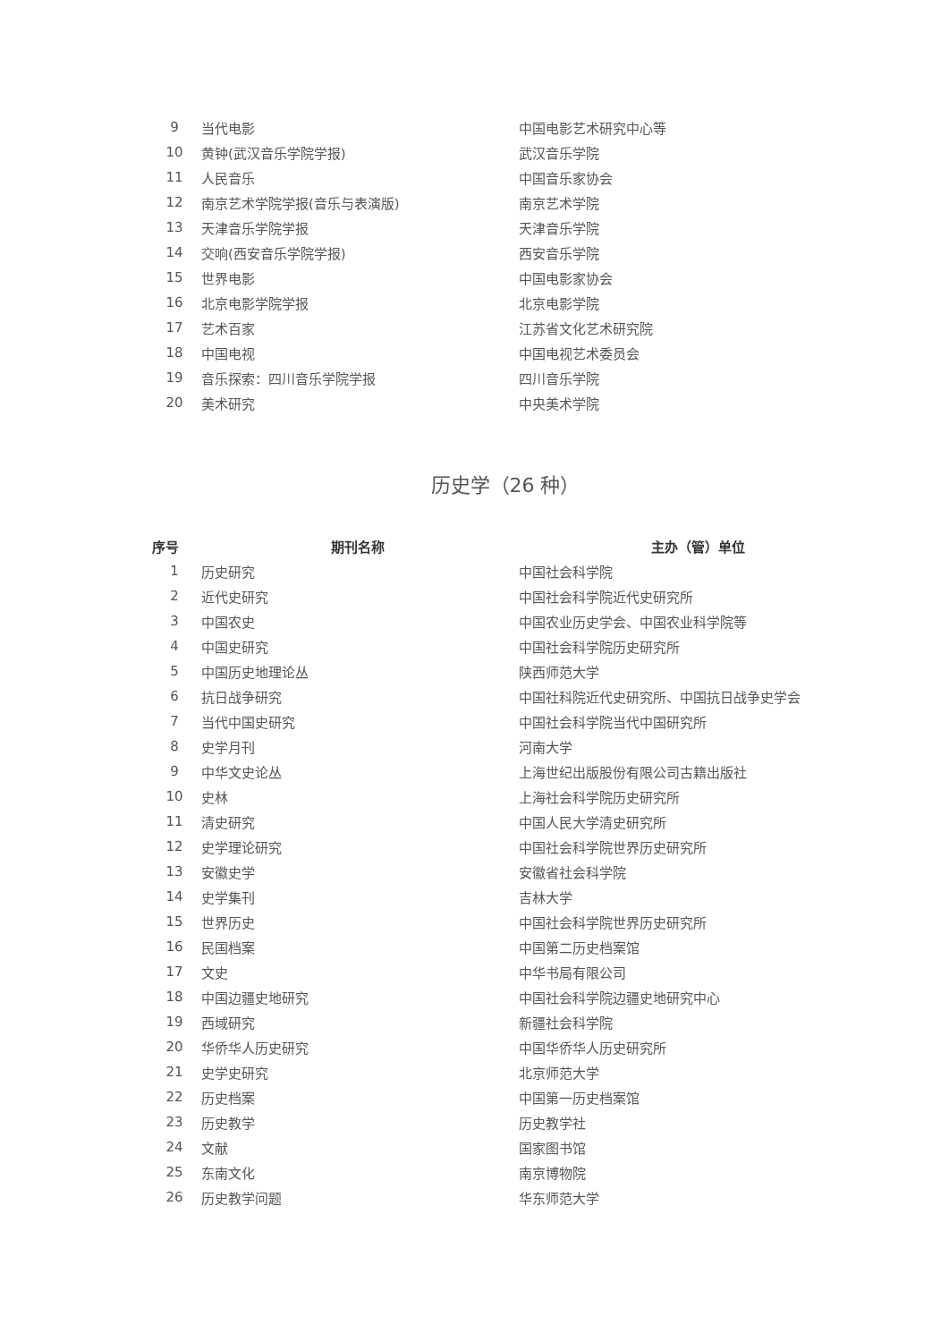| 9 | 当代电影 | 中国电影艺术研究中心等 |
| 10 | 黄钟(武汉音乐学院学报) | 武汉音乐学院 |
| 11 | 人民音乐 | 中国音乐家协会 |
| 12 | 南京艺术学院学报(音乐与表演版) | 南京艺术学院 |
| 13 | 天津音乐学院学报 | 天津音乐学院 |
| 14 | 交响(西安音乐学院学报) | 西安音乐学院 |
| 15 | 世界电影 | 中国电影家协会 |
| 16 | 北京电影学院学报 | 北京电影学院 |
| 17 | 艺术百家 | 江苏省文化艺术研究院 |
| 18 | 中国电视 | 中国电视艺术委员会 |
| 19 | 音乐探索：四川音乐学院学报 | 四川音乐学院 |
| 20 | 美术研究 | 中央美术学院 |
历史学（26 种）
| 序号 | 期刊名称 | 主办（管）单位 |
| --- | --- | --- |
| 1 | 历史研究 | 中国社会科学院 |
| 2 | 近代史研究 | 中国社会科学院近代史研究所 |
| 3 | 中国农史 | 中国农业历史学会、中国农业科学院等 |
| 4 | 中国史研究 | 中国社会科学院历史研究所 |
| 5 | 中国历史地理论丛 | 陕西师范大学 |
| 6 | 抗日战争研究 | 中国社科院近代史研究所、中国抗日战争史学会 |
| 7 | 当代中国史研究 | 中国社会科学院当代中国研究所 |
| 8 | 史学月刊 | 河南大学 |
| 9 | 中华文史论丛 | 上海世纪出版股份有限公司古籍出版社 |
| 10 | 史林 | 上海社会科学院历史研究所 |
| 11 | 清史研究 | 中国人民大学清史研究所 |
| 12 | 史学理论研究 | 中国社会科学院世界历史研究所 |
| 13 | 安徽史学 | 安徽省社会科学院 |
| 14 | 史学集刊 | 吉林大学 |
| 15 | 世界历史 | 中国社会科学院世界历史研究所 |
| 16 | 民国档案 | 中国第二历史档案馆 |
| 17 | 文史 | 中华书局有限公司 |
| 18 | 中国边疆史地研究 | 中国社会科学院边疆史地研究中心 |
| 19 | 西域研究 | 新疆社会科学院 |
| 20 | 华侨华人历史研究 | 中国华侨华人历史研究所 |
| 21 | 史学史研究 | 北京师范大学 |
| 22 | 历史档案 | 中国第一历史档案馆 |
| 23 | 历史教学 | 历史教学社 |
| 24 | 文献 | 国家图书馆 |
| 25 | 东南文化 | 南京博物院 |
| 26 | 历史教学问题 | 华东师范大学 |